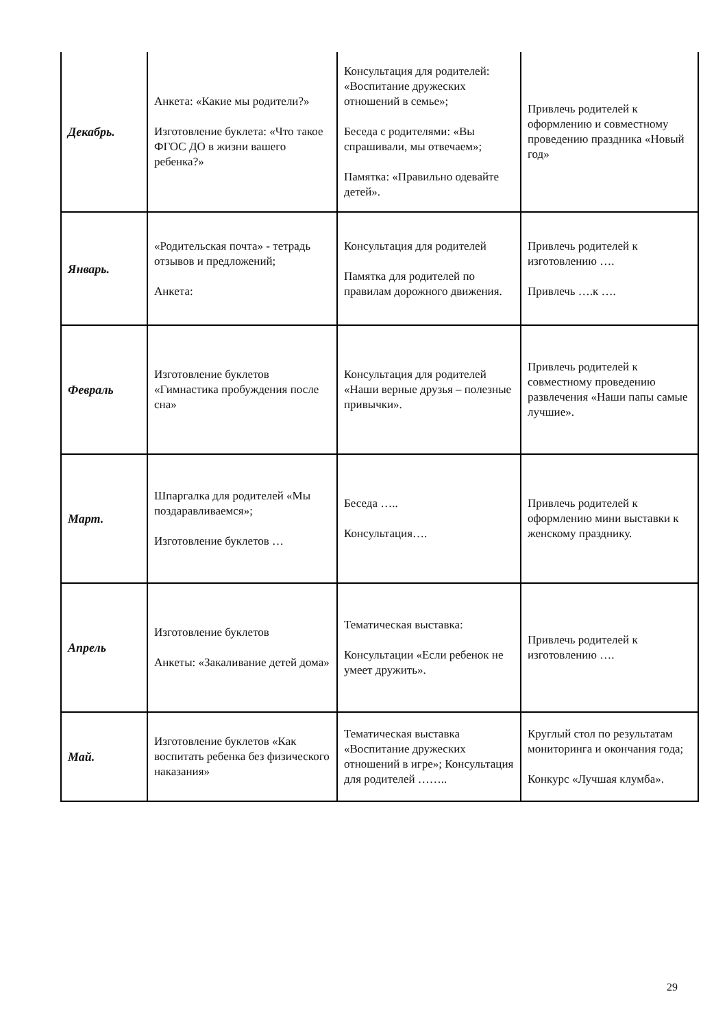| Декабрь. | Анкета: «Какие мы родители?» Изготовление буклета: «Что такое ФГОС ДО в жизни вашего ребенка?» | Консультация для родителей: «Воспитание дружеских отношений в семье»; Беседа с родителями: «Вы спрашивали, мы отвечаем»; Памятка: «Правильно одевайте детей». | Привлечь родителей к оформлению и совместному проведению праздника «Новый год» |
| Январь. | «Родительская почта» - тетрадь отзывов и предложений; Анкета: | Консультация для родителей Памятка для родителей по правилам дорожного движения. | Привлечь родителей к изготовлению …. Привлечь ….к …. |
| Февраль | Изготовление буклетов «Гимнастика пробуждения после сна» | Консультация для родителей «Наши верные друзья – полезные привычки». | Привлечь родителей к совместному проведению развлечения «Наши папы самые лучшие». |
| Март. | Шпаргалка для родителей «Мы поздаравливаемся»; Изготовление буклетов … | Беседа ….. Консультация…. | Привлечь родителей к оформлению мини выставки к женскому празднику. |
| Апрель | Изготовление буклетов Анкеты: «Закаливание детей дома» | Тематическая выставка: Консультации «Если ребенок не умеет дружить». | Привлечь родителей к изготовлению …. |
| Май. | Изготовление буклетов «Как воспитать ребенка без физического наказания» | Тематическая выставка «Воспитание дружеских отношений в игре»; Консультация для родителей …….. | Круглый стол по результатам мониторинга и окончания года; Конкурс «Лучшая клумба». |
29